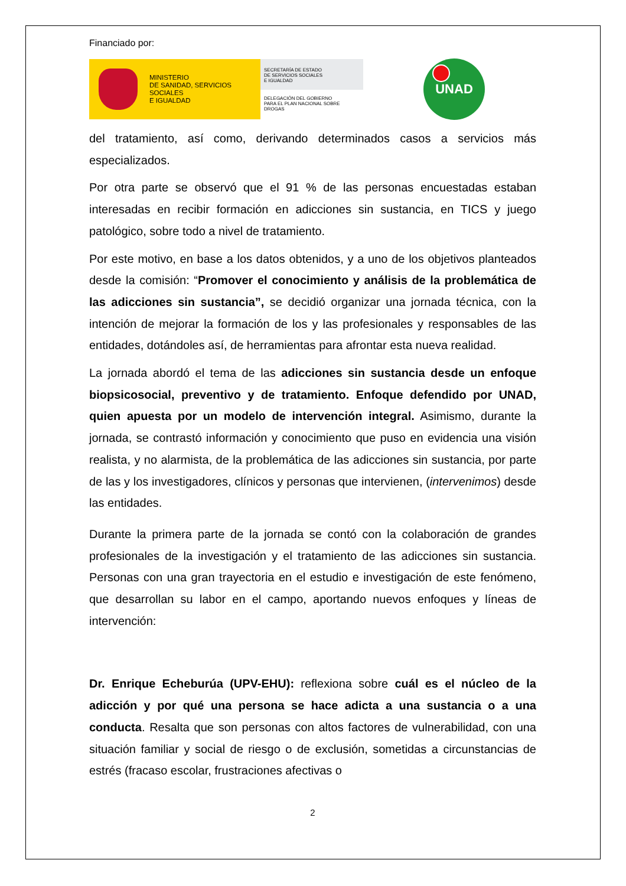Financiado por:
MINISTERIO
DE SANIDAD, SERVICIOS SOCIALES
E IGUALDAD
SECRETARÍA DE ESTADO
DE SERVICIOS SOCIALES
E IGUALDAD
DELEGACIÓN DEL GOBIERNO
PARA EL PLAN NACIONAL SOBRE DROGAS
UNAD
del tratamiento, así como, derivando determinados casos a servicios más especializados.
Por otra parte se observó que el 91 % de las personas encuestadas estaban interesadas en recibir formación en adicciones sin sustancia, en TICS y juego patológico, sobre todo a nivel de tratamiento.
Por este motivo, en base a los datos obtenidos, y a uno de los objetivos planteados desde la comisión: “Promover el conocimiento y análisis de la problemática de las adicciones sin sustancia”, se decidió organizar una jornada técnica, con la intención de mejorar la formación de los y las profesionales y responsables de las entidades, dotándoles así, de herramientas para afrontar esta nueva realidad.
La jornada abordó el tema de las adicciones sin sustancia desde un enfoque biopsicosocial, preventivo y de tratamiento. Enfoque defendido por UNAD, quien apuesta por un modelo de intervención integral. Asimismo, durante la jornada, se contrastó información y conocimiento que puso en evidencia una visión realista, y no alarmista, de la problemática de las adicciones sin sustancia, por parte de las y los investigadores, clínicos y personas que intervienen, (intervenimos) desde las entidades.
Durante la primera parte de la jornada se contó con la colaboración de grandes profesionales de la investigación y el tratamiento de las adicciones sin sustancia. Personas con una gran trayectoria en el estudio e investigación de este fenómeno, que desarrollan su labor en el campo, aportando nuevos enfoques y líneas de intervención:
Dr. Enrique Echeburúa (UPV-EHU): reflexiona sobre cuál es el núcleo de la adicción y por qué una persona se hace adicta a una sustancia o a una conducta. Resalta que son personas con altos factores de vulnerabilidad, con una situación familiar y social de riesgo o de exclusión, sometidas a circunstancias de estrés (fracaso escolar, frustraciones afectivas o
2